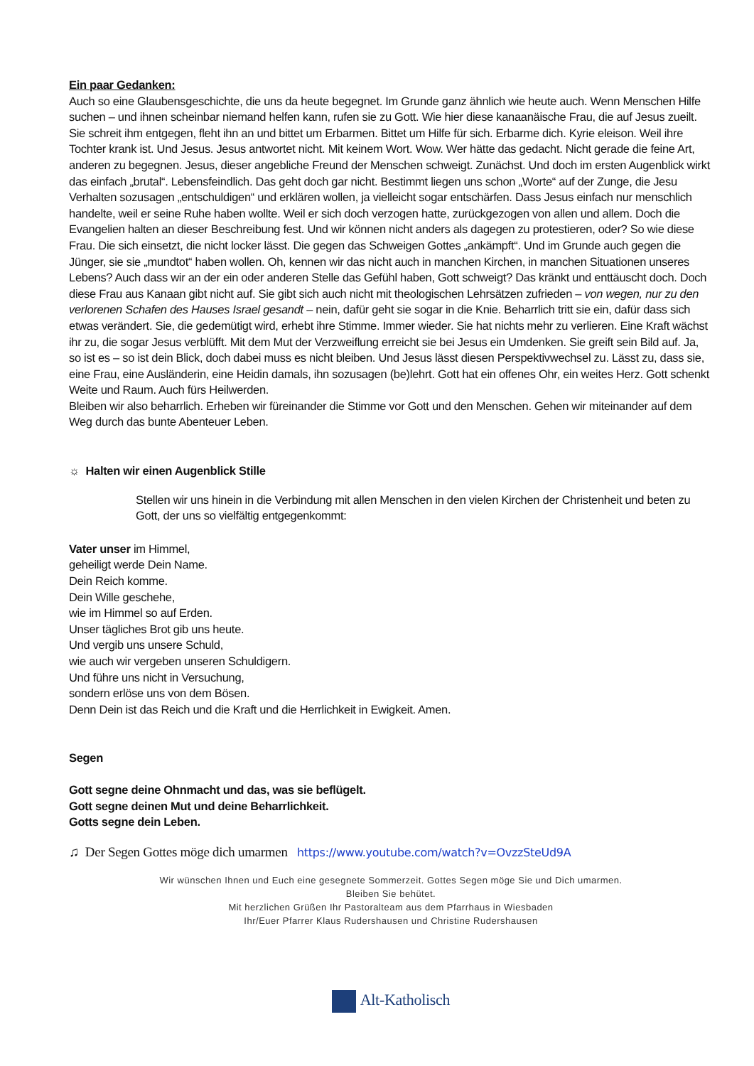Ein paar Gedanken:
Auch so eine Glaubensgeschichte, die uns da heute begegnet. Im Grunde ganz ähnlich wie heute auch. Wenn Menschen Hilfe suchen – und ihnen scheinbar niemand helfen kann, rufen sie zu Gott. Wie hier diese kanaanäische Frau, die auf Jesus zueilt. Sie schreit ihm entgegen, fleht ihn an und bittet um Erbarmen. Bittet um Hilfe für sich. Erbarme dich. Kyrie eleison. Weil ihre Tochter krank ist. Und Jesus. Jesus antwortet nicht. Mit keinem Wort. Wow. Wer hätte das gedacht. Nicht gerade die feine Art, anderen zu begegnen. Jesus, dieser angebliche Freund der Menschen schweigt. Zunächst. Und doch im ersten Augenblick wirkt das einfach „brutal“. Lebensfeindlich. Das geht doch gar nicht. Bestimmt liegen uns schon „Worte“ auf der Zunge, die Jesu Verhalten sozusagen „entschuldigen“ und erklären wollen, ja vielleicht sogar entschärfen. Dass Jesus einfach nur menschlich handelte, weil er seine Ruhe haben wollte. Weil er sich doch verzogen hatte, zurückgezogen von allen und allem. Doch die Evangelien halten an dieser Beschreibung fest. Und wir können nicht anders als dagegen zu protestieren, oder? So wie diese Frau. Die sich einsetzt, die nicht locker lässt. Die gegen das Schweigen Gottes „ankämpft“. Und im Grunde auch gegen die Jünger, sie sie „mundtot“ haben wollen. Oh, kennen wir das nicht auch in manchen Kirchen, in manchen Situationen unseres Lebens? Auch dass wir an der ein oder anderen Stelle das Gefühl haben, Gott schweigt? Das kränkt und enttäuscht doch. Doch diese Frau aus Kanaan gibt nicht auf. Sie gibt sich auch nicht mit theologischen Lehrsätzen zufrieden – von wegen, nur zu den verlorenen Schafen des Hauses Israel gesandt – nein, dafür geht sie sogar in die Knie. Beharrlich tritt sie ein, dafür dass sich etwas verändert. Sie, die gedemütigt wird, erhebt ihre Stimme. Immer wieder. Sie hat nichts mehr zu verlieren. Eine Kraft wächst ihr zu, die sogar Jesus verblüfft. Mit dem Mut der Verzweiflung erreicht sie bei Jesus ein Umdenken. Sie greift sein Bild auf. Ja, so ist es – so ist dein Blick, doch dabei muss es nicht bleiben. Und Jesus lässt diesen Perspektivwechsel zu. Lässt zu, dass sie, eine Frau, eine Ausländerin, eine Heidin damals, ihn sozusagen (be)lehrt. Gott hat ein offenes Ohr, ein weites Herz. Gott schenkt Weite und Raum. Auch fürs Heilwerden.
Bleiben wir also beharrlich. Erheben wir füreinander die Stimme vor Gott und den Menschen. Gehen wir miteinander auf dem Weg durch das bunte Abenteuer Leben.
☼ Halten wir einen Augenblick Stille
Stellen wir uns hinein in die Verbindung mit allen Menschen in den vielen Kirchen der Christenheit und beten zu Gott, der uns so vielfältig entgegenkommt:
Vater unser im Himmel,
geheiligt werde Dein Name.
Dein Reich komme.
Dein Wille geschehe,
wie im Himmel so auf Erden.
Unser tägliches Brot gib uns heute.
Und vergib uns unsere Schuld,
wie auch wir vergeben unseren Schuldigern.
Und führe uns nicht in Versuchung,
sondern erlöse uns von dem Bösen.
Denn Dein ist das Reich und die Kraft und die Herrlichkeit in Ewigkeit. Amen.
Segen
Gott segne deine Ohnmacht und das, was sie beflügelt.
Gott segne deinen Mut und deine Beharrlichkeit.
Gotts segne dein Leben.
♫ Der Segen Gottes möge dich umarmen https://www.youtube.com/watch?v=OvzzSteUd9A
Wir wünschen Ihnen und Euch eine gesegnete Sommerzeit. Gottes Segen möge Sie und Dich umarmen.
Bleiben Sie behütet.
Mit herzlichen Grüßen Ihr Pastoralteam aus dem Pfarrhaus in Wiesbaden
Ihr/Euer Pfarrer Klaus Rudershausen und Christine Rudershausen
Alt-Katholisch